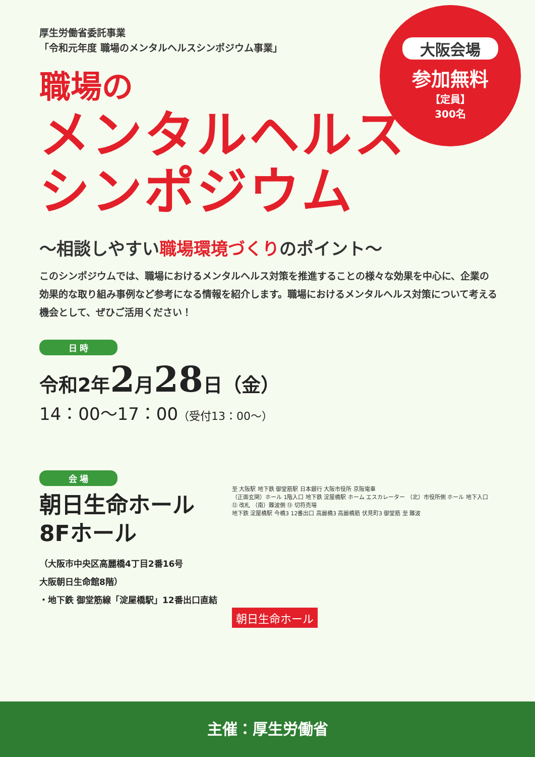大阪会場
参加無料
【定員】
300名
厚生労働省委託事業
「令和元年度 職場のメンタルヘルスシンポジウム事業」
職場の
メンタルヘルス
シンポジウム
～相談しやすい職場環境づくりのポイント～
このシンポジウムでは、職場におけるメンタルヘルス対策を推進することの様々な効果を中心に、企業の効果的な取り組み事例など参考になる情報を紹介します。職場におけるメンタルヘルス対策について考える機会として、ぜひご活用ください！
日 時
令和2年2月28日（金）
14：00～17：00（受付13：00～）
会 場
朝日生命ホール
8Fホール
（大阪市中央区高麗橋4丁目2番16号
大阪朝日生命館8階）
・地下鉄 御堂筋線「淀屋橋駅」12番出口直結
至 大阪駅 地下鉄 御堂筋駅 日本銀行 大阪市役所 京阪電車
（正面玄関）ホール 1階入口 地下鉄 淀屋橋駅 ホーム エスカレーター （北）市役所側 ホール 地下入口 ⑫ 改札 （南）難波側 ⑬ 切符売場
地下鉄 淀屋橋駅 今橋3 12番出口 高麗橋3 高麗橋筋 伏見町3 御堂筋 至 難波
朝日生命ホール
主催：厚生労働省